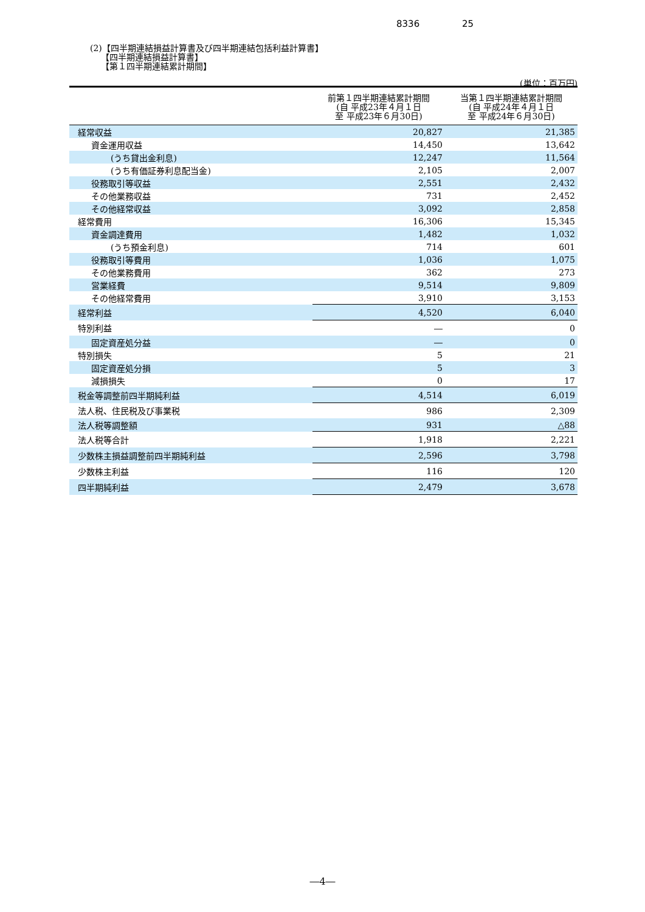8336 25
(2)【四半期連結損益計算書及び四半期連結包括利益計算書】
【四半期連結損益計算書】
【第１四半期連結累計期間】
(単位：百万円)
| | 前第１四半期連結累計期間 (自 平成23年４月１日 至 平成23年６月30日) | 当第１四半期連結累計期間 (自 平成24年４月１日 至 平成24年６月30日) |
| --- | --- | --- |
| 経常収益 | 20,827 | 21,385 |
| 資金運用収益 | 14,450 | 13,642 |
| (うち貸出金利息) | 12,247 | 11,564 |
| (うち有価証券利息配当金) | 2,105 | 2,007 |
| 役務取引等収益 | 2,551 | 2,432 |
| その他業務収益 | 731 | 2,452 |
| その他経常収益 | 3,092 | 2,858 |
| 経常費用 | 16,306 | 15,345 |
| 資金調達費用 | 1,482 | 1,032 |
| (うち預金利息) | 714 | 601 |
| 役務取引等費用 | 1,036 | 1,075 |
| その他業務費用 | 362 | 273 |
| 営業経費 | 9,514 | 9,809 |
| その他経常費用 | 3,910 | 3,153 |
| 経常利益 | 4,520 | 6,040 |
| 特別利益 | ― | 0 |
| 固定資産処分益 | ― | 0 |
| 特別損失 | 5 | 21 |
| 固定資産処分損 | 5 | 3 |
| 減損損失 | 0 | 17 |
| 税金等調整前四半期純利益 | 4,514 | 6,019 |
| 法人税、住民税及び事業税 | 986 | 2,309 |
| 法人税等調整額 | 931 | △88 |
| 法人税等合計 | 1,918 | 2,221 |
| 少数株主損益調整前四半期純利益 | 2,596 | 3,798 |
| 少数株主利益 | 116 | 120 |
| 四半期純利益 | 2,479 | 3,678 |
―4―